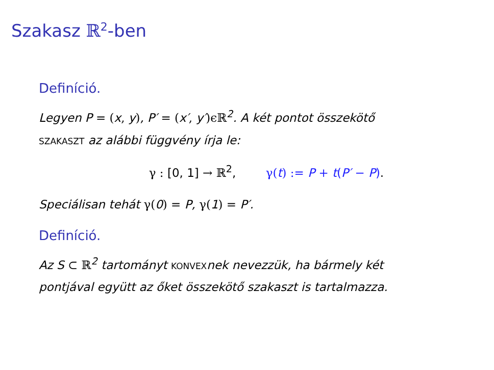Szakasz ℝ<sup>2</sup>-ben
Definíció.
Legyen P = (x, y), P′ = (x′, y′)ϵℝ<sup>2</sup>. A két pontot összekötő
SZAKASZT az alábbi függvény írja le:
γ : [0, 1] → ℝ<sup>2</sup>, γ(t) := P + t(P′ − P).
Speciálisan tehát γ(0) = P, γ(1) = P′.
Definíció.
Az S ⊂ ℝ<sup>2</sup> tartományt KONVEXnek nevezzük, ha bármely két
pontjával együtt az őket összekötő szakaszt is tartalmazza.